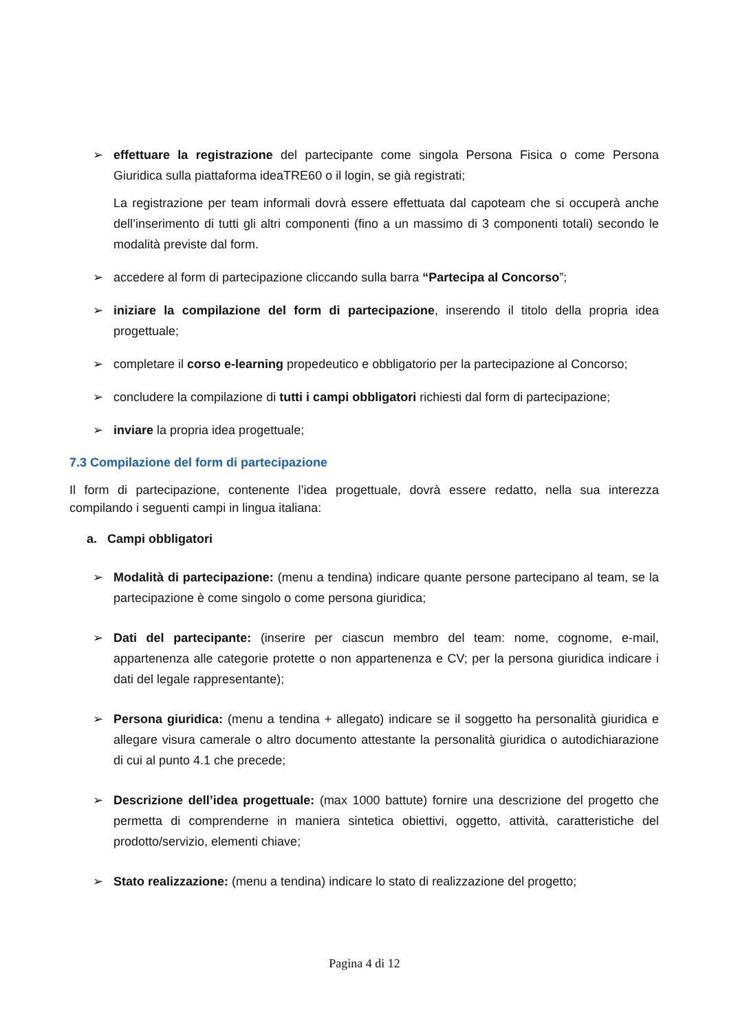➢ effettuare la registrazione del partecipante come singola Persona Fisica o come Persona Giuridica sulla piattaforma ideaTRE60 o il login, se già registrati;
La registrazione per team informali dovrà essere effettuata dal capoteam che si occuperà anche dell’inserimento di tutti gli altri componenti (fino a un massimo di 3 componenti totali) secondo le modalità previste dal form.
➢ accedere al form di partecipazione cliccando sulla barra “Partecipa al Concorso”;
➢ iniziare la compilazione del form di partecipazione, inserendo il titolo della propria idea progettuale;
➢ completare il corso e-learning propedeutico e obbligatorio per la partecipazione al Concorso;
➢ concludere la compilazione di tutti i campi obbligatori richiesti dal form di partecipazione;
➢ inviare la propria idea progettuale;
7.3 Compilazione del form di partecipazione
Il form di partecipazione, contenente l’idea progettuale, dovrà essere redatto, nella sua interezza compilando i seguenti campi in lingua italiana:
a. Campi obbligatori
➢ Modalità di partecipazione: (menu a tendina) indicare quante persone partecipano al team, se la partecipazione è come singolo o come persona giuridica;
➢ Dati del partecipante: (inserire per ciascun membro del team: nome, cognome, e-mail, appartenenza alle categorie protette o non appartenenza e CV; per la persona giuridica indicare i dati del legale rappresentante);
➢ Persona giuridica: (menu a tendina + allegato) indicare se il soggetto ha personalità giuridica e allegare visura camerale o altro documento attestante la personalità giuridica o autodichiarazione di cui al punto 4.1 che precede;
➢ Descrizione dell’idea progettuale: (max 1000 battute) fornire una descrizione del progetto che permetta di comprenderne in maniera sintetica obiettivi, oggetto, attività, caratteristiche del prodotto/servizio, elementi chiave;
➢ Stato realizzazione: (menu a tendina) indicare lo stato di realizzazione del progetto;
Pagina 4 di 12